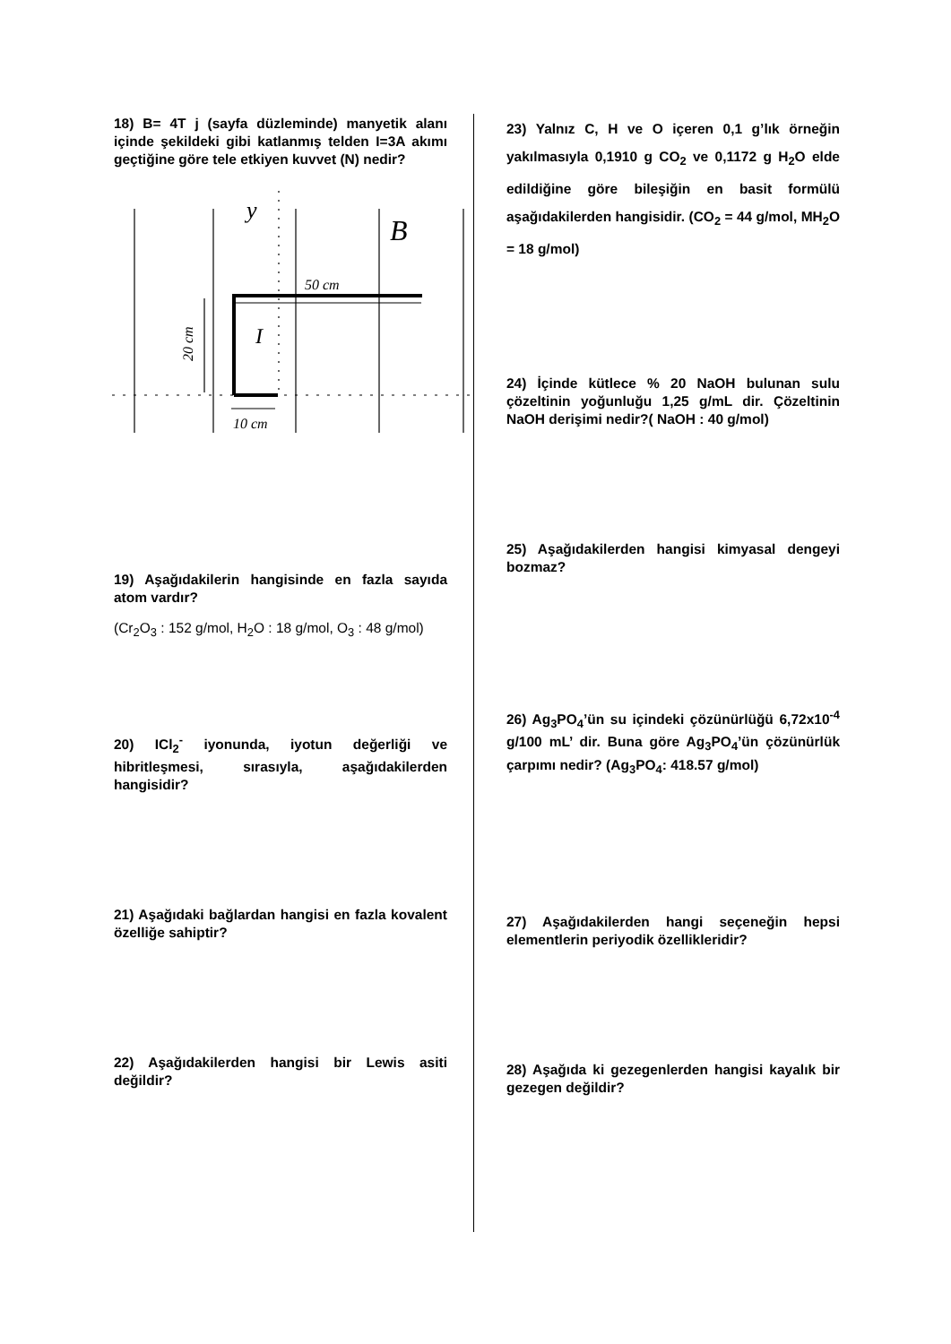18) B= 4T j (sayfa düzleminde) manyetik alanı içinde şekildeki gibi katlanmış telden I=3A akımı geçtiğine göre tele etkiyen kuvvet (N) nedir?
y
B
50 cm
I
20 cm
10 cm
19) Aşağıdakilerin hangisinde en fazla sayıda atom vardır?
(Cr<sub>2</sub>O<sub>3</sub> : 152 g/mol, H<sub>2</sub>O : 18 g/mol, O<sub>3</sub> : 48 g/mol)
20) ICl<sub>2</sub><sup>-</sup> iyonunda, iyotun değerliği ve hibritleşmesi, sırasıyla, aşağıdakilerden hangisidir?
21) Aşağıdaki bağlardan hangisi en fazla kovalent özelliğe sahiptir?
22) Aşağıdakilerden hangisi bir Lewis asiti değildir?
23) Yalnız C, H ve O içeren 0,1 g’lık örneğin yakılmasıyla 0,1910 g CO<sub>2</sub> ve 0,1172 g H<sub>2</sub>O elde edildiğine göre bileşiğin en basit formülü aşağıdakilerden hangisidir. (CO<sub>2</sub> = 44 g/mol, MH<sub>2</sub>O = 18 g/mol)
24) İçinde kütlece % 20 NaOH bulunan sulu çözeltinin yoğunluğu 1,25 g/mL dir. Çözeltinin NaOH derişimi nedir?( NaOH : 40 g/mol)
25) Aşağıdakilerden hangisi kimyasal dengeyi bozmaz?
26) Ag<sub>3</sub>PO<sub>4</sub>’ün su içindeki çözünürlüğü 6,72x10<sup>-4</sup> g/100 mL’ dir. Buna göre Ag<sub>3</sub>PO<sub>4</sub>’ün çözünürlük çarpımı nedir? (Ag<sub>3</sub>PO<sub>4</sub>: 418.57 g/mol)
27) Aşağıdakilerden hangi seçeneğin hepsi elementlerin periyodik özellikleridir?
28) Aşağıda ki gezegenlerden hangisi kayalık bir gezegen değildir?